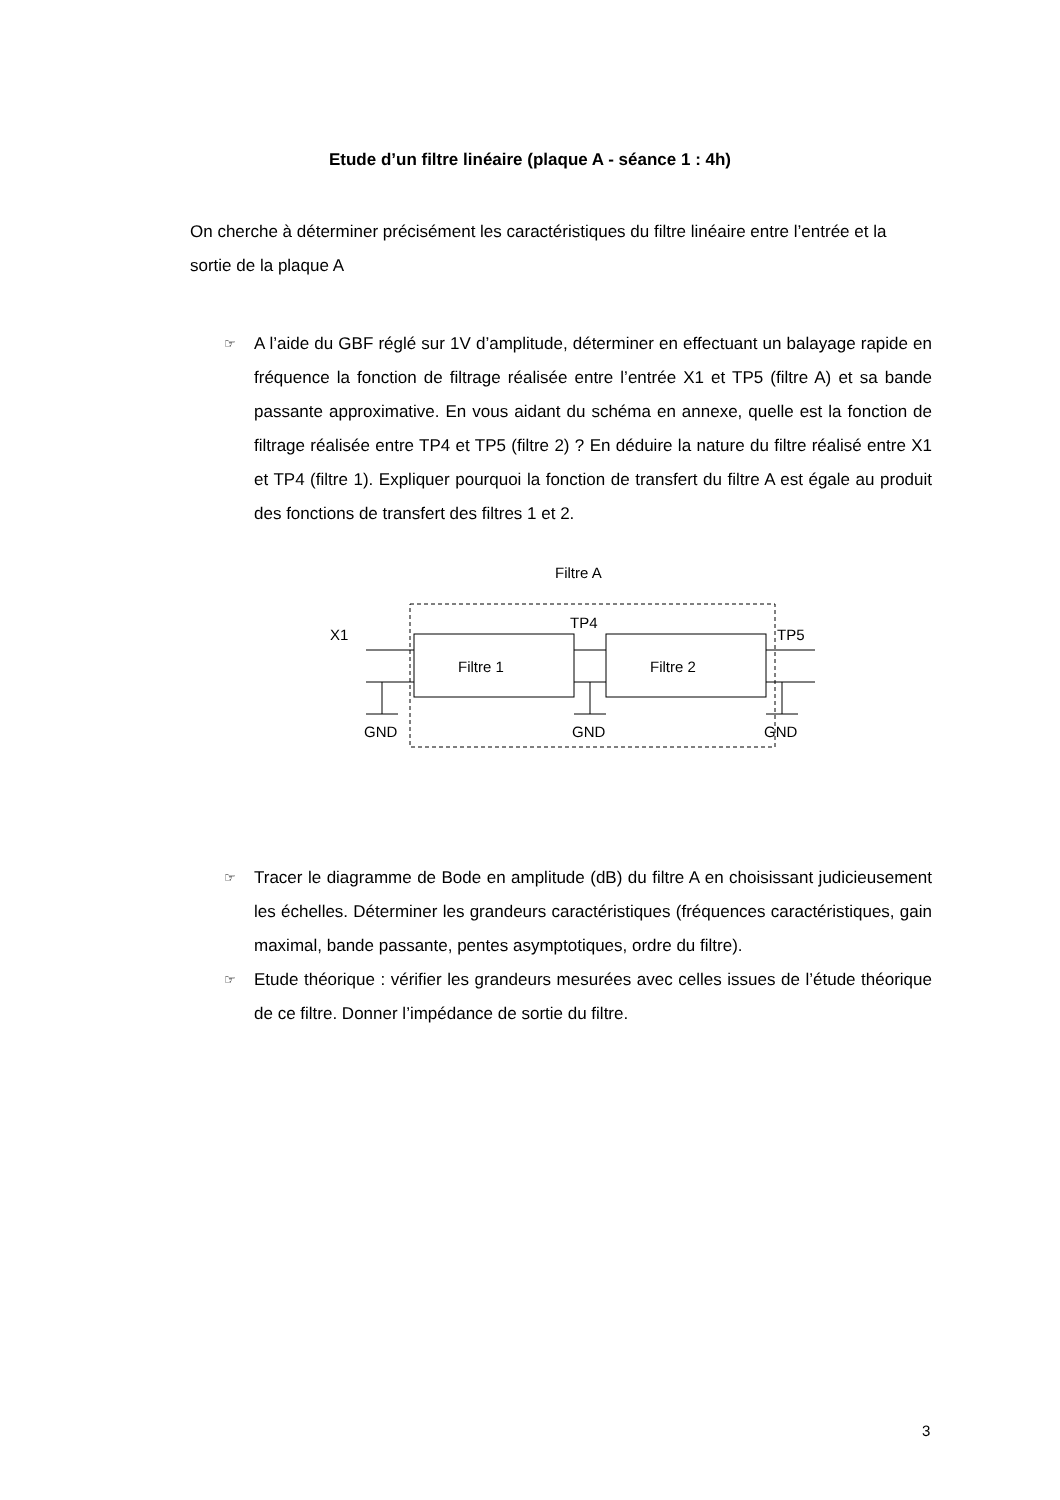Etude d’un filtre linéaire (plaque A - séance 1 : 4h)
On cherche à déterminer précisément les caractéristiques du filtre linéaire entre l’entrée et la sortie de la plaque A
☞ A l’aide du GBF réglé sur 1V d’amplitude, déterminer en effectuant un balayage rapide en fréquence la fonction de filtrage réalisée entre l’entrée X1 et TP5 (filtre A) et sa bande passante approximative. En vous aidant du schéma en annexe, quelle est la fonction de filtrage réalisée entre TP4 et TP5 (filtre 2) ? En déduire la nature du filtre réalisé entre X1 et TP4 (filtre 1). Expliquer pourquoi la fonction de transfert du filtre A est égale au produit des fonctions de transfert des filtres 1 et 2.
Filtre A
X1
TP4
TP5
Filtre 1
Filtre 2
GND
GND
GND
☞ Tracer le diagramme de Bode en amplitude (dB) du filtre A en choisissant judicieusement les échelles. Déterminer les grandeurs caractéristiques (fréquences caractéristiques, gain maximal, bande passante, pentes asymptotiques, ordre du filtre).
☞ Etude théorique : vérifier les grandeurs mesurées avec celles issues de l’étude théorique de ce filtre. Donner l’impédance de sortie du filtre.
3